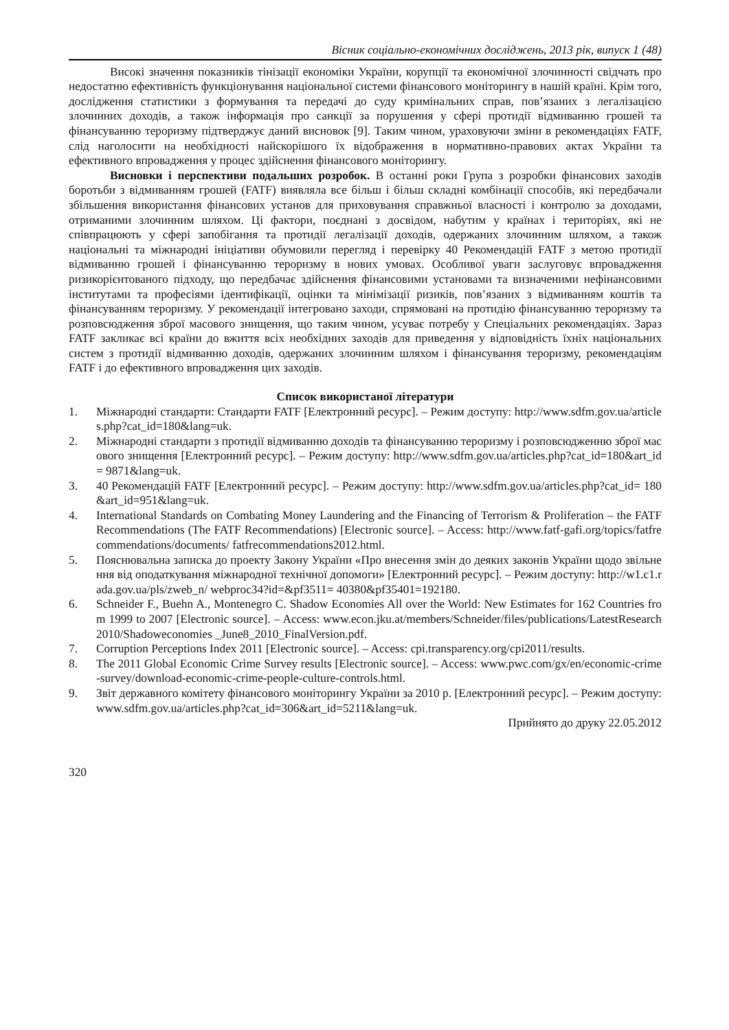Вісник соціально-економічних досліджень, 2013 рік, випуск 1 (48)
Високі значення показників тінізації економіки України, корупції та економічної злочинності свідчать про недостатню ефективність функціонування національної системи фінансового моніторингу в нашій країні. Крім того, дослідження статистики з формування та передачі до суду кримінальних справ, пов’язаних з легалізацією злочинних доходів, а також інформація про санкції за порушення у сфері протидії відмиванню грошей та фінансуванню тероризму підтверджує даний висновок [9]. Таким чином, ураховуючи зміни в рекомендаціях FATF, слід наголосити на необхідності найскорішого їх відображення в нормативно-правових актах України та ефективного впровадження у процес здійснення фінансового моніторингу.
Висновки і перспективи подальших розробок. В останні роки Група з розробки фінансових заходів боротьби з відмиванням грошей (FATF) виявляла все більш і більш складні комбінації способів, які передбачали збільшення використання фінансових установ для приховування справжньої власності і контролю за доходами, отриманими злочинним шляхом. Ці фактори, поєднані з досвідом, набутим у країнах і територіях, які не співпрацюють у сфері запобігання та протидії легалізації доходів, одержаних злочинним шляхом, а також національні та міжнародні ініціативи обумовили перегляд і перевірку 40 Рекомендацій FATF з метою протидії відмиванню грошей і фінансуванню тероризму в нових умовах. Особливої уваги заслуговує впровадження ризикорієнтованого підходу, що передбачає здійснення фінансовими установами та визначеними нефінансовими інститутами та професіями ідентифікації, оцінки та мінімізації ризиків, пов’язаних з відмиванням коштів та фінансуванням тероризму. У рекомендації інтегровано заходи, спрямовані на протидію фінансуванню тероризму та розповсюдження зброї масового знищення, що таким чином, усуває потребу у Спеціальних рекомендаціях. Зараз FATF закликає всі країни до вжиття всіх необхідних заходів для приведення у відповідність їхніх національних систем з протидії відмиванню доходів, одержаних злочинним шляхом і фінансування тероризму, рекомендаціям FATF і до ефективного впровадження цих заходів.
Список використаної літератури
1. Міжнародні стандарти: Стандарти FATF [Електронний ресурс]. – Режим доступу: http://www.sdfm.gov.ua/articles.php?cat_id=180&lang=uk.
2. Міжнародні стандарти з протидії відмиванню доходів та фінансуванню тероризму і розповсюдженню зброї масового знищення [Електронний ресурс]. – Режим доступу: http://www.sdfm.gov.ua/articles.php?cat_id=180&art_id= 9871&lang=uk.
3. 40 Рекомендацій FATF [Електронний ресурс]. – Режим доступу: http://www.sdfm.gov.ua/articles.php?cat_id= 180&art_id=951&lang=uk.
4. International Standards on Combating Money Laundering and the Financing of Terrorism & Proliferation – the FATF Recommendations (The FATF Recommendations) [Electronic source]. – Access: http://www.fatf-gafi.org/topics/fatfrecommendations/documents/ fatfrecommendations2012.html.
5. Пояснювальна записка до проекту Закону України «Про внесення змін до деяких законів України щодо звільнення від оподаткування міжнародної технічної допомоги» [Електронний ресурс]. – Режим доступу: http://w1.c1.rada.gov.ua/pls/zweb_n/ webproc34?id=&pf3511= 40380&pf35401=192180.
6. Schneider F., Buehn A., Montenegro C. Shadow Economies All over the World: New Estimates for 162 Countries from 1999 to 2007 [Electronic source]. – Access: www.econ.jku.at/members/Schneider/files/publications/LatestResearch2010/Shadoweconomies _June8_2010_FinalVersion.pdf.
7. Corruption Perceptions Index 2011 [Electronic source]. – Access: cpi.transparency.org/cpi2011/results.
8. The 2011 Global Economic Crime Survey results [Electronic source]. – Access: www.pwc.com/gx/en/economic-crime-survey/download-economic-crime-people-culture-controls.html.
9. Звіт державного комітету фінансового моніторингу України за 2010 р. [Електронний ресурс]. – Режим доступу: www.sdfm.gov.ua/articles.php?cat_id=306&art_id=5211&lang=uk.
Прийнято до друку 22.05.2012
320